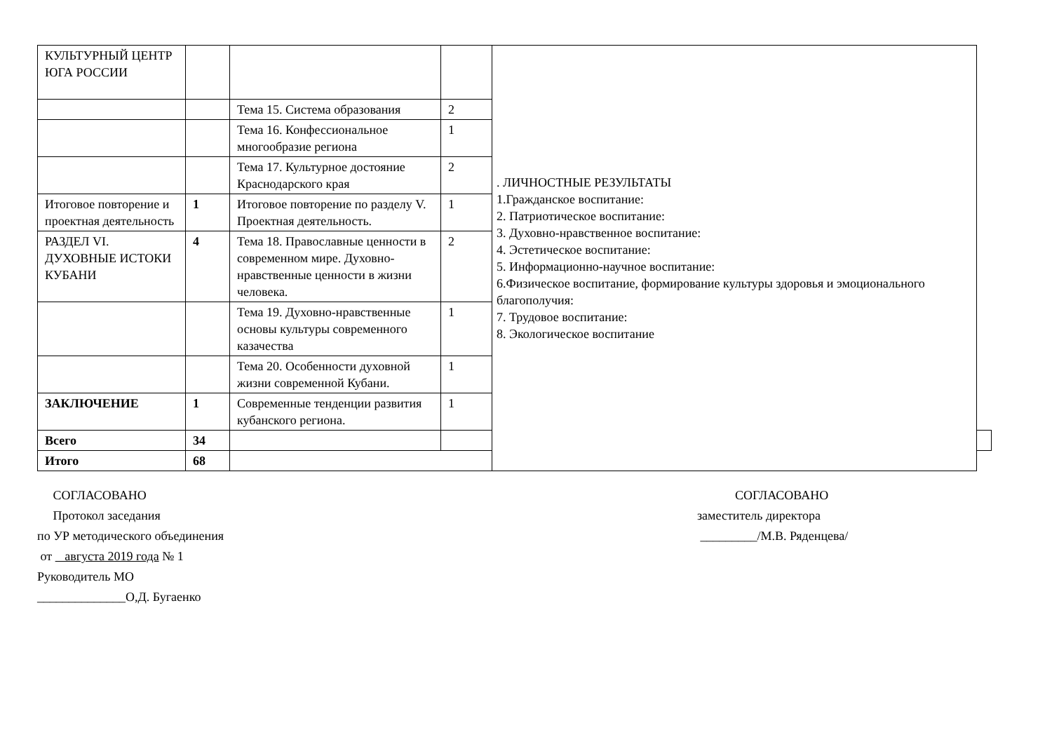| КУЛЬТУРНЫЙ ЦЕНТР ЮГА РОССИИ | | | | . ЛИЧНОСТНЫЕ РЕЗУЛЬТАТЫ 1.Гражданское воспитание: 2. Патриотическое воспитание: 3. Духовно-нравственное воспитание: 4. Эстетическое воспитание: 5. Информационно-научное воспитание: 6.Физическое воспитание, формирование культуры здоровья и эмоционального благополучия: 7. Трудовое воспитание: 8. Экологическое воспитание | |
| | | Тема 15. Система образования | 2 | | |
| | | Тема 16. Конфессиональное многообразие региона | 1 | | |
| | | Тема 17. Культурное достояние Краснодарского края | 2 | | |
| Итоговое повторение и проектная деятельность | 1 | Итоговое повторение по разделу V. Проектная деятельность. | 1 | | |
| РАЗДЕЛ VI. ДУХОВНЫЕ ИСТОКИ КУБАНИ | 4 | Тема 18. Православные ценности в современном мире. Духовно-нравственные ценности в жизни человека. | 2 | | |
| | | Тема 19. Духовно-нравственные основы культуры современного казачества | 1 | | |
| | | Тема 20. Особенности духовной жизни современной Кубани. | 1 | | |
| ЗАКЛЮЧЕНИЕ | 1 | Современные тенденции развития кубанского региона. | 1 | | |
| Всего | 34 | | | | |
| Итого | 68 | | | | |
СОГЛАСОВАНО
Протокол заседания
по УР методического объединения
от августа 2019 года № 1
Руководитель МО
______________О,Д. Бугаенко
СОГЛАСОВАНО
заместитель директора
_________/М.В. Ряденцева/